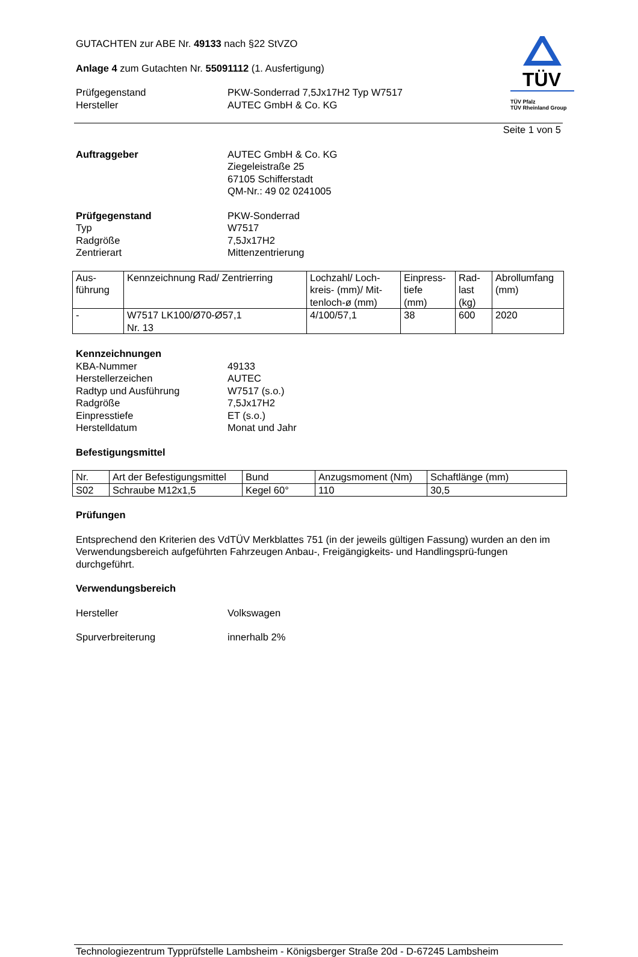TÜV
TÜV Pfalz
TÜV Rheinland Group
GUTACHTEN zur ABE Nr. 49133 nach §22 StVZO
Anlage 4 zum Gutachten Nr. 55091112 (1. Ausfertigung)
Prüfgegenstand
Hersteller
PKW-Sonderrad 7,5Jx17H2 Typ W7517
AUTEC GmbH & Co. KG
Seite 1 von 5
Auftraggeber AUTEC GmbH & Co. KG
Ziegeleistraße 25
67105 Schifferstadt
QM-Nr.: 49 02 0241005
Prüfgegenstand
Typ
Radgröße
Zentrierart
PKW-Sonderrad
W7517
7,5Jx17H2
Mittenzentrierung
| Aus- führung | Kennzeichnung Rad/ Zentrierring | Lochzahl/ Loch- kreis- (mm)/ Mit- tenloch-ø (mm) | Einpress- tiefe (mm) | Rad- last (kg) | Abrollumfang (mm) |
| - | W7517 LK100/Ø70-Ø57,1 Nr. 13 | 4/100/57,1 | 38 | 600 | 2020 |
Kennzeichnungen
KBA-Nummer
Herstellerzeichen
Radtyp und Ausführung
Radgröße
Einpresstiefe
Herstelldatum
49133
AUTEC
W7517 (s.o.)
7,5Jx17H2
ET (s.o.)
Monat und Jahr
Befestigungsmittel
| Nr. | Art der Befestigungsmittel | Bund | Anzugsmoment (Nm) | Schaftlänge (mm) |
| S02 | Schraube M12x1,5 | Kegel 60° | 110 | 30,5 |
Prüfungen
Entsprechend den Kriterien des VdTÜV Merkblattes 751 (in der jeweils gültigen Fassung) wurden an den im Verwendungsbereich aufgeführten Fahrzeugen Anbau-, Freigängigkeits- und Handlingsprü-fungen durchgeführt.
Verwendungsbereich
Hersteller Volkswagen
Spurverbreiterung innerhalb 2%
Technologiezentrum Typprüfstelle Lambsheim - Königsberger Straße 20d - D-67245 Lambsheim